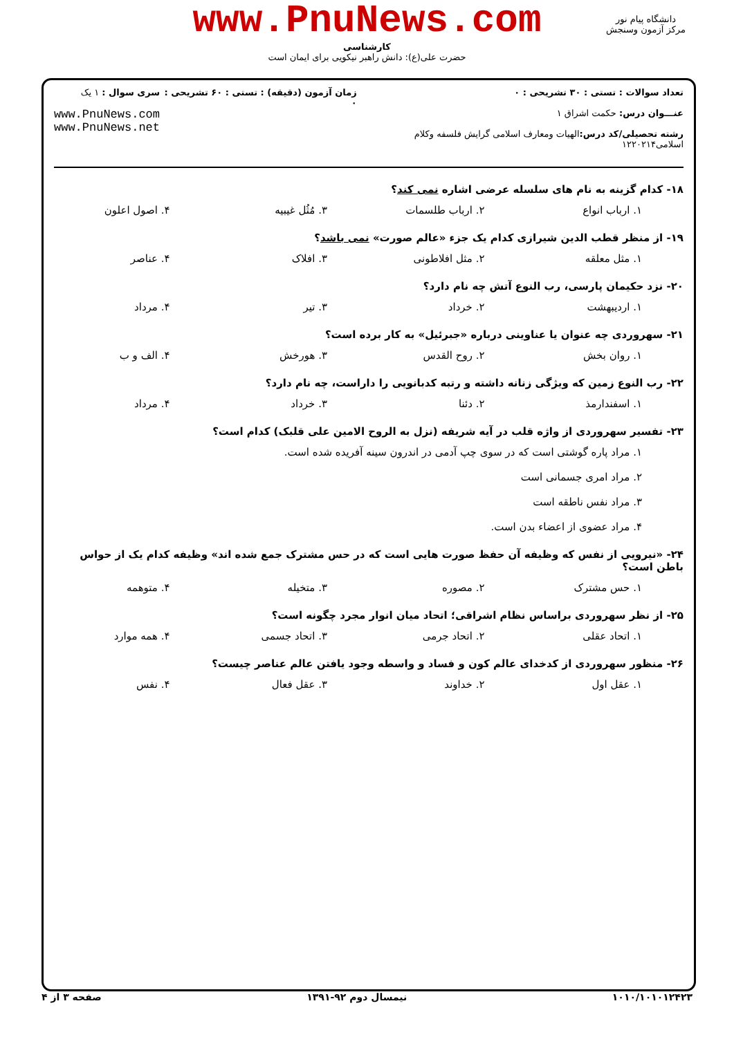www.PnuNews.com
کارشناسی
حضرت علی(ع): دانش راهبر نیکویی برای ایمان است
دانشگاه پیام نور
مرکز آزمون وسنجش
تعداد سوالات : تستی : ۳۰ تشریحی : ۰
عنـــوان درس: حکمت اشراق ۱
رشته تحصیلی/کد درس: الهیات ومعارف اسلامی گرایش فلسفه وکلام اسلامی۱۲۲۰۲۱۴
زمان آزمون (دقیقه) : تستی : ۶۰ تشریحی : ۰
سری سوال : ۱ یک
www.PnuNews.com
www.PnuNews.net
۱۸- کدام گزینه به نام های سلسله عرضی اشاره نمی کند؟
۱. ارباب انواع ۲. ارباب طلسمات ۳. مُثُل غیبیه ۴. اصول اعلون
۱۹- از منظر قطب الدین شیرازی کدام یک جزء «عالم صورت» نمی باشد؟
۱. مثل معلقه ۲. مثل افلاطونی ۳. افلاک ۴. عناصر
۲۰- نزد حکیمان پارسی، رب النوع آتش چه نام دارد؟
۱. اردیبهشت ۲. خرداد ۳. تیر ۴. مرداد
۲۱- سهروردی چه عنوان یا عناوینی درباره «جبرئیل» به کار برده است؟
۱. روان بخش ۲. روح القدس ۳. هورخش ۴. الف و ب
۲۲- رب النوع زمین که ویژگی زنانه داشته و رتبه کدبانویی را داراست، چه نام دارد؟
۱. اسفندارمذ ۲. دئنا ۳. خرداد ۴. مرداد
۲۳- تفسیر سهروردی از واژه قلب در آیه شریفه (نزل به الروح الامین علی قلبک) کدام است؟
۱. مراد پاره گوشتی است که در سوی چپ آدمی در اندرون سینه آفریده شده است.
۲. مراد امری جسمانی است
۳. مراد نفس ناطقه است
۴. مراد عضوی از اعضاء بدن است.
۲۴- «نیرویی از نفس که وظیفه آن حفظ صورت هایی است که در حس مشترک جمع شده اند» وظیفه کدام یک از حواس باطن است؟
۱. حس مشترک ۲. مصوره ۳. متخیله ۴. متوهمه
۲۵- از نظر سهروردی براساس نظام اشراقی؛ اتحاد میان انوار مجرد چگونه است؟
۱. اتحاد عقلی ۲. اتحاد جرمی ۳. اتحاد جسمی ۴. همه موارد
۲۶- منظور سهروردی از کدخدای عالم کون و فساد و واسطه وجود یافتن عالم عناصر چیست؟
۱. عقل اول ۲. خداوند ۳. عقل فعال ۴. نفس
۱۰۱۰/۱۰۱۰۱۲۴۲۳ نیمسال دوم ۹۲-۱۳۹۱ صفحه ۳ از ۴